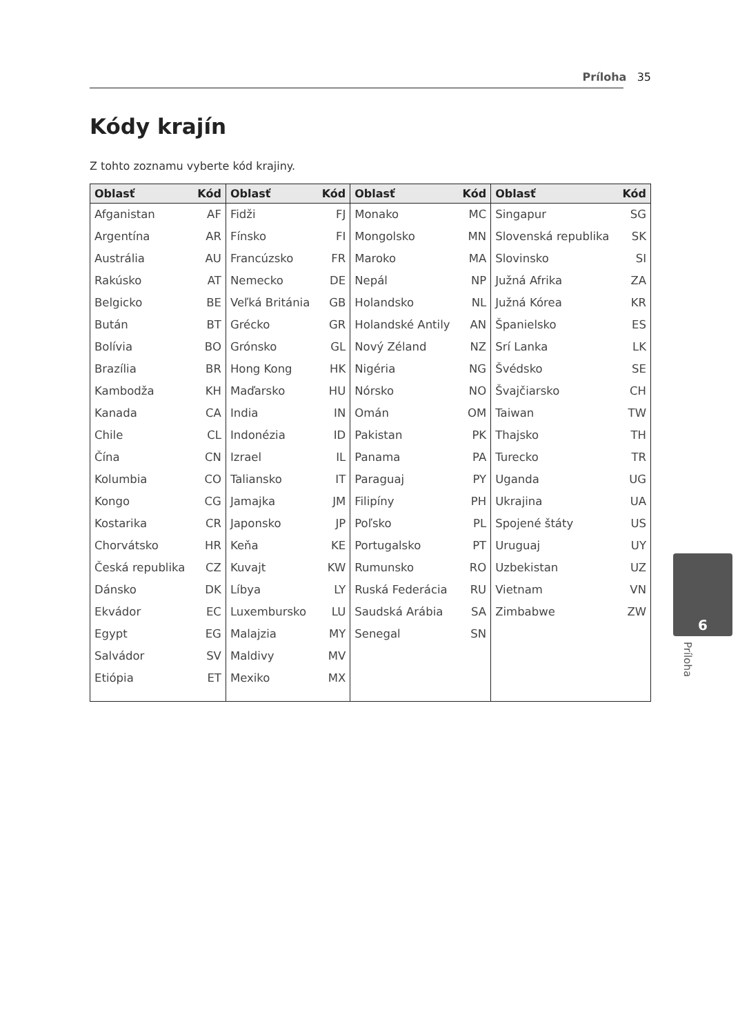Príloha 35
Kódy krajín
Z tohto zoznamu vyberte kód krajiny.
| Oblasť | Kód | Oblasť | Kód | Oblasť | Kód | Oblasť | Kód |
| --- | --- | --- | --- | --- | --- | --- | --- |
| Afganistan | AF | Fidži | FJ | Monako | MC | Singapur | SG |
| Argentína | AR | Fínsko | FI | Mongolsko | MN | Slovenská republika | SK |
| Austrália | AU | Francúzsko | FR | Maroko | MA | Slovinsko | SI |
| Rakúsko | AT | Nemecko | DE | Nepál | NP | Južná Afrika | ZA |
| Belgicko | BE | Veľká Británia | GB | Holandsko | NL | Južná Kórea | KR |
| Bután | BT | Grécko | GR | Holandské Antily | AN | Španielsko | ES |
| Bolívia | BO | Grónsko | GL | Nový Zéland | NZ | Srí Lanka | LK |
| Brazília | BR | Hong Kong | HK | Nigéria | NG | Švédsko | SE |
| Kambodža | KH | Maďarsko | HU | Nórsko | NO | Švajčiarsko | CH |
| Kanada | CA | India | IN | Omán | OM | Taiwan | TW |
| Chile | CL | Indonézia | ID | Pakistan | PK | Thajsko | TH |
| Čína | CN | Izrael | IL | Panama | PA | Turecko | TR |
| Kolumbia | CO | Taliansko | IT | Paraguaj | PY | Uganda | UG |
| Kongo | CG | Jamajka | JM | Filipíny | PH | Ukrajina | UA |
| Kostarika | CR | Japonsko | JP | Poľsko | PL | Spojené štáty | US |
| Chorvátsko | HR | Keňa | KE | Portugalsko | PT | Uruguaj | UY |
| Česká republika | CZ | Kuvajt | KW | Rumunsko | RO | Uzbekistan | UZ |
| Dánsko | DK | Líbya | LY | Ruská Federácia | RU | Vietnam | VN |
| Ekvádor | EC | Luxembursko | LU | Saudská Arábia | SA | Zimbabwe | ZW |
| Egypt | EG | Malajzia | MY | Senegal | SN | | |
| Salvádor | SV | Maldivy | MV | | | | |
| Etiópia | ET | Mexiko | MX | | | | |
6
Príloha